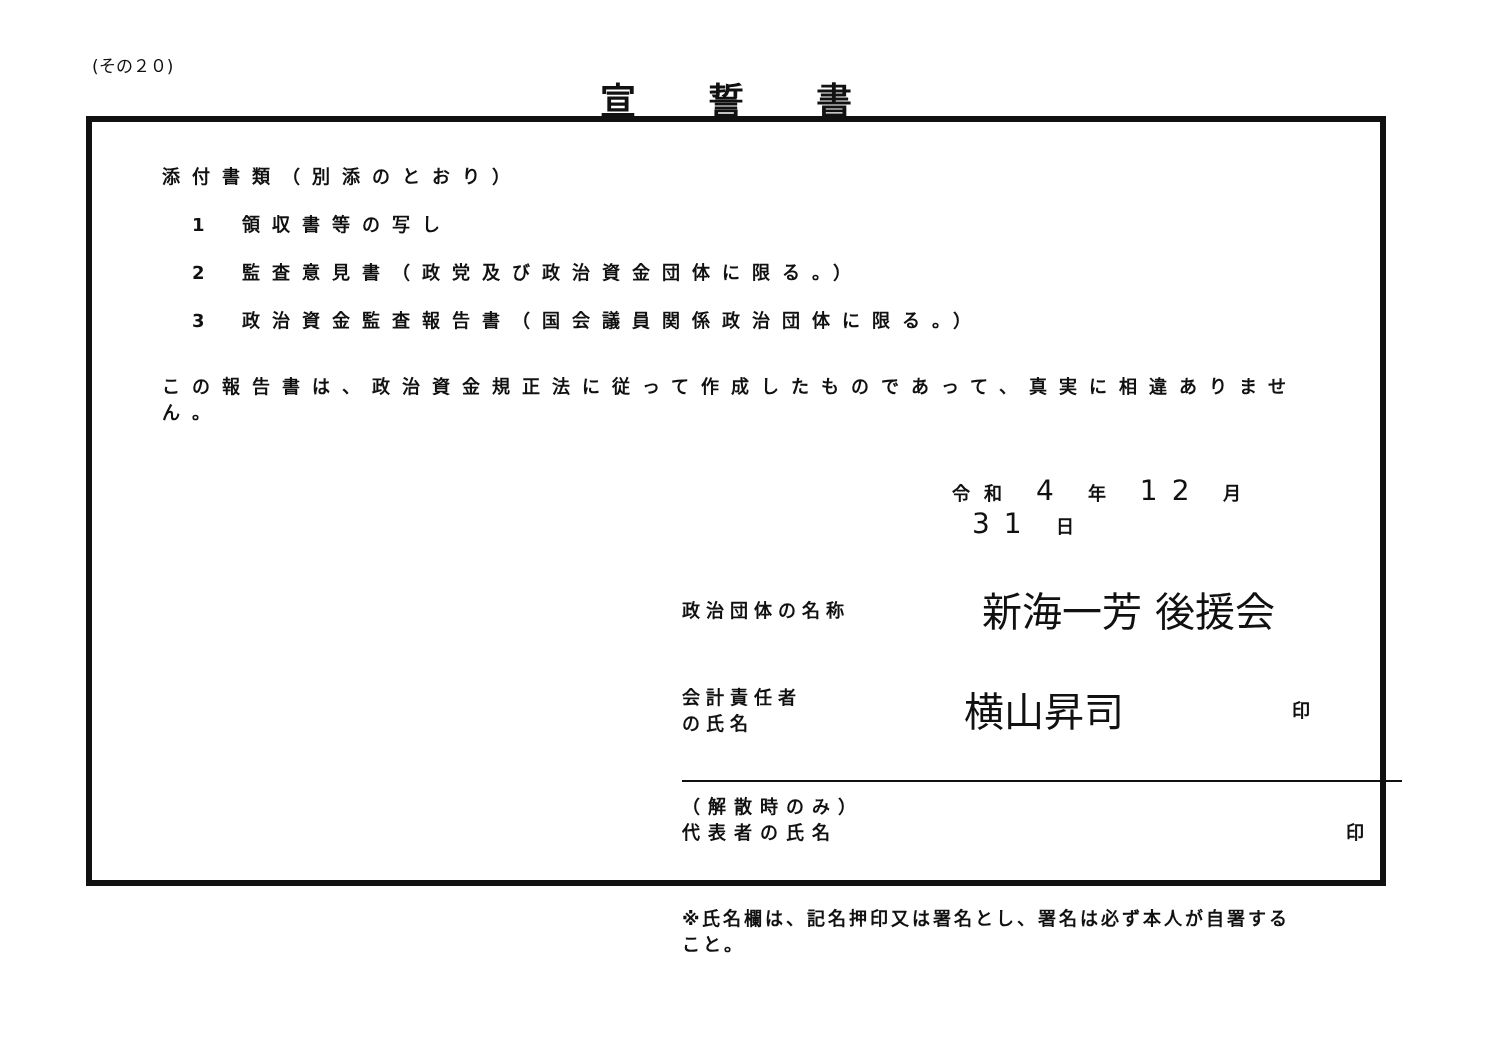(その２０)
宣誓書
添付書類（別添のとおり）
1 領収書等の写し
2 監査意見書（政党及び政治資金団体に限る。）
3 政治資金監査報告書（国会議員関係政治団体に限る。）
この報告書は、政治資金規正法に従って作成したものであって、真実に相違ありません。
令和 4 年 12 月 31 日
政治団体の名称
新海一芳 後援会
会計責任者の氏名
横山昇司
印
（解散時のみ）
代表者の氏名
印
※氏名欄は、記名押印又は署名とし、署名は必ず本人が自署すること。